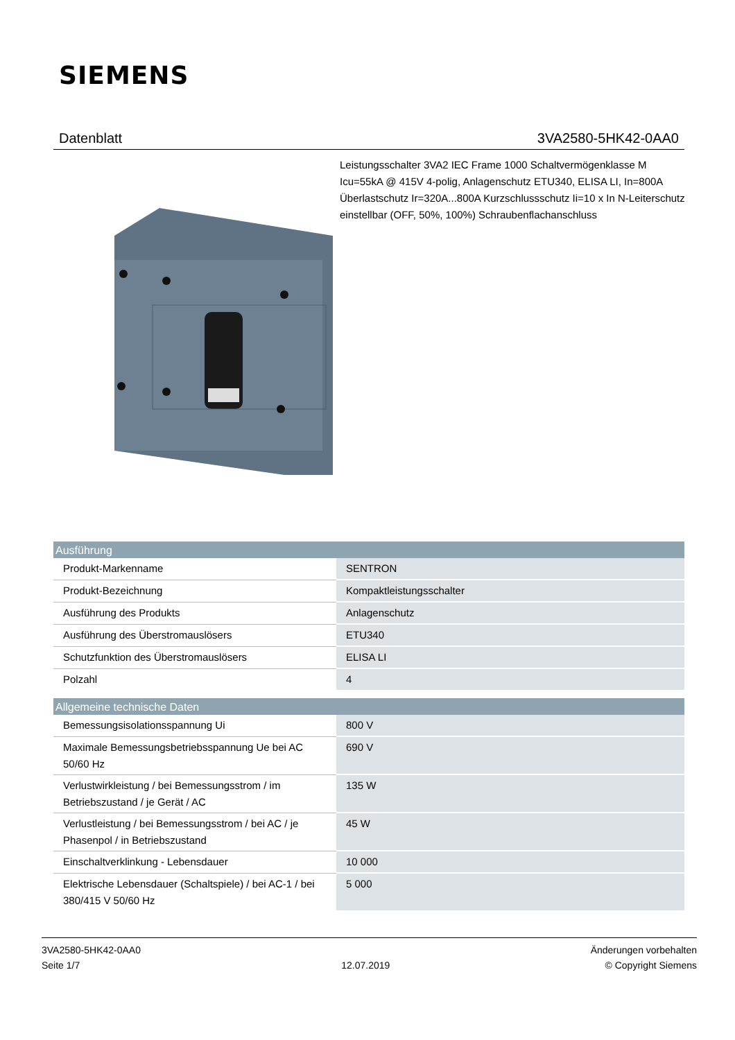SIEMENS
Datenblatt 3VA2580-5HK42-0AA0
Leistungsschalter 3VA2 IEC Frame 1000 Schaltvermögenklasse M Icu=55kA @ 415V 4-polig, Anlagenschutz ETU340, ELISA LI, In=800A Überlastschutz Ir=320A...800A Kurzschlussschutz Ii=10 x In N-Leiterschutz einstellbar (OFF, 50%, 100%) Schraubenflachanschluss
| Ausführung | |
| --- | --- |
| Produkt-Markenname | SENTRON |
| Produkt-Bezeichnung | Kompaktleistungsschalter |
| Ausführung des Produkts | Anlagenschutz |
| Ausführung des Überstromauslösers | ETU340 |
| Schutzfunktion des Überstromauslösers | ELISA LI |
| Polzahl | 4 |
| Allgemeine technische Daten | |
| Bemessungsisolationsspannung Ui | 800 V |
| Maximale Bemessungsbetriebsspannung Ue bei AC 50/60 Hz | 690 V |
| Verlustwirkleistung / bei Bemessungsstrom / im Betriebszustand / je Gerät / AC | 135 W |
| Verlustleistung / bei Bemessungsstrom / bei AC / je Phasenpol / in Betriebszustand | 45 W |
| Einschaltverklinkung - Lebensdauer | 10 000 |
| Elektrische Lebensdauer (Schaltspiele) / bei AC-1 / bei 380/415 V 50/60 Hz | 5 000 |
3VA2580-5HK42-0AA0
Seite 1/7
12.07.2019
Änderungen vorbehalten
© Copyright Siemens